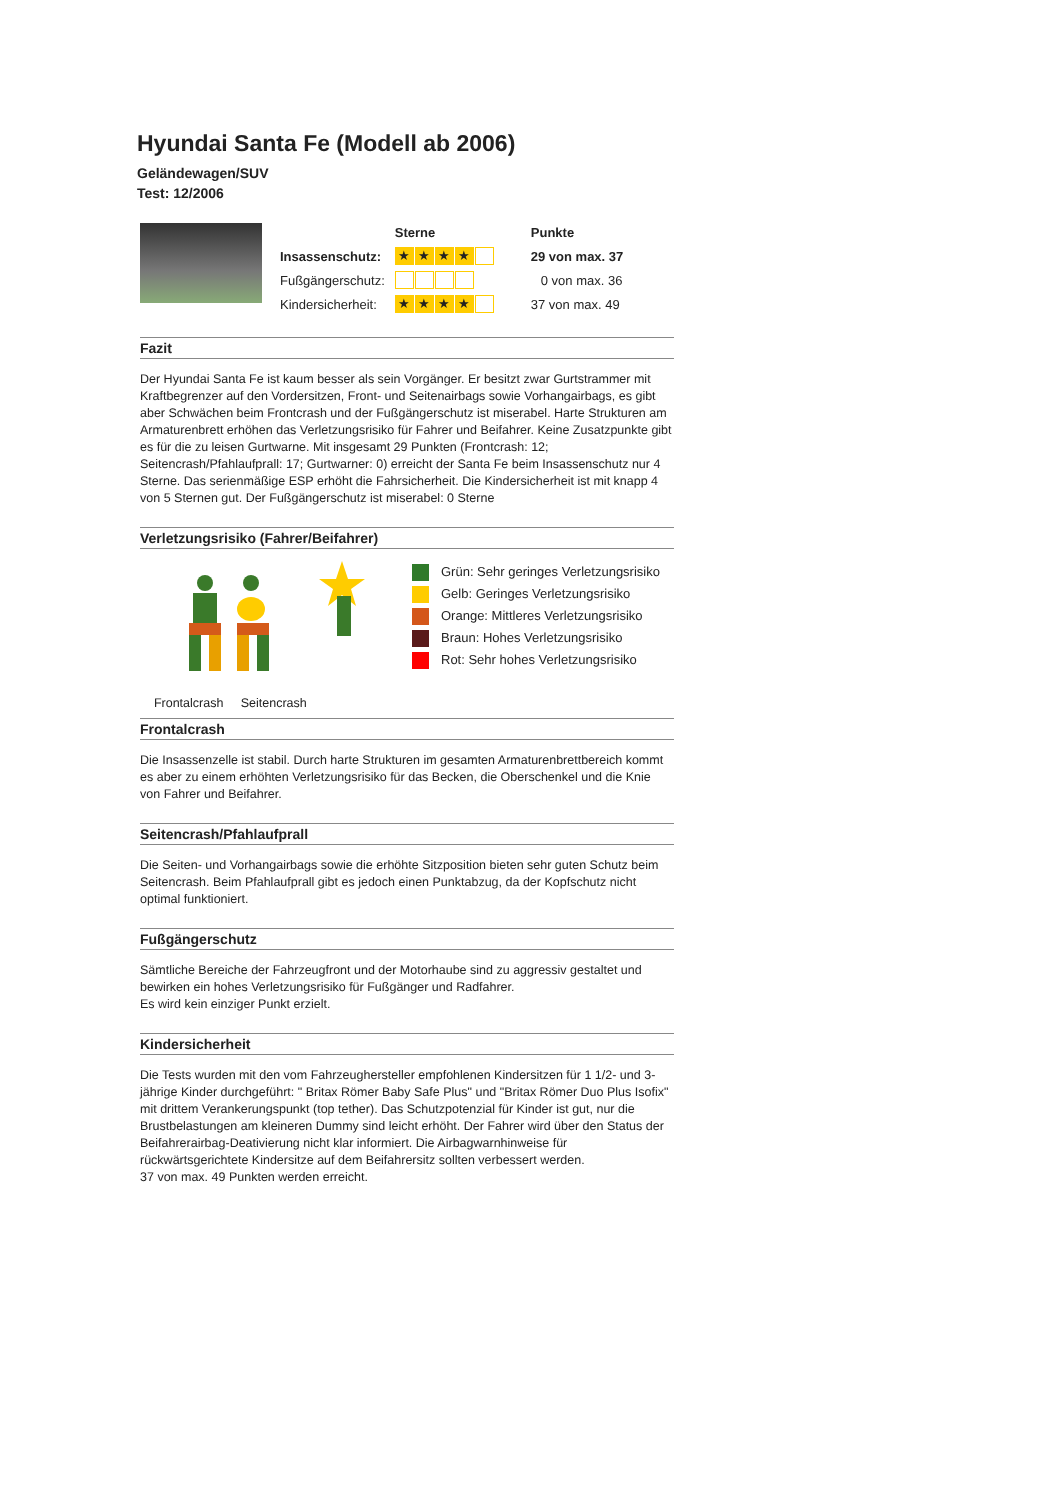Hyundai Santa Fe (Modell ab 2006)
Geländewagen/SUV
Test: 12/2006
| | Sterne | Punkte |
| Insassenschutz: | ★ ★ ★ ★ | 29 von max. 37 |
| Fußgängerschutz: | | 0 von max. 36 |
| Kindersicherheit: | ★ ★ ★ ★ | 37 von max. 49 |
Fazit
Der Hyundai Santa Fe ist kaum besser als sein Vorgänger. Er besitzt zwar Gurtstrammer mit Kraftbegrenzer auf den Vordersitzen, Front- und Seitenairbags sowie Vorhangairbags, es gibt aber Schwächen beim Frontcrash und der Fußgängerschutz ist miserabel. Harte Strukturen am Armaturenbrett erhöhen das Verletzungsrisiko für Fahrer und Beifahrer. Keine Zusatzpunkte gibt es für die zu leisen Gurtwarne. Mit insgesamt 29 Punkten (Frontcrash: 12; Seitencrash/Pfahlaufprall: 17; Gurtwarner: 0) erreicht der Santa Fe beim Insassenschutz nur 4 Sterne. Das serienmäßige ESP erhöht die Fahrsicherheit. Die Kindersicherheit ist mit knapp 4 von 5 Sternen gut. Der Fußgängerschutz ist miserabel: 0 Sterne
Verletzungsrisiko (Fahrer/Beifahrer)
Frontalcrash Seitencrash
Grün: Sehr geringes Verletzungsrisiko
Gelb: Geringes Verletzungsrisiko
Orange: Mittleres Verletzungsrisiko
Braun: Hohes Verletzungsrisiko
Rot: Sehr hohes Verletzungsrisiko
Frontalcrash
Die Insassenzelle ist stabil. Durch harte Strukturen im gesamten Armaturenbrettbereich kommt es aber zu einem erhöhten Verletzungsrisiko für das Becken, die Oberschenkel und die Knie von Fahrer und Beifahrer.
Seitencrash/Pfahlaufprall
Die Seiten- und Vorhangairbags sowie die erhöhte Sitzposition bieten sehr guten Schutz beim Seitencrash. Beim Pfahlaufprall gibt es jedoch einen Punktabzug, da der Kopfschutz nicht optimal funktioniert.
Fußgängerschutz
Sämtliche Bereiche der Fahrzeugfront und der Motorhaube sind zu aggressiv gestaltet und bewirken ein hohes Verletzungsrisiko für Fußgänger und Radfahrer.
Es wird kein einziger Punkt erzielt.
Kindersicherheit
Die Tests wurden mit den vom Fahrzeughersteller empfohlenen Kindersitzen für 1 1/2- und 3-jährige Kinder durchgeführt: " Britax Römer Baby Safe Plus" und "Britax Römer Duo Plus Isofix" mit drittem Verankerungspunkt (top tether). Das Schutzpotenzial für Kinder ist gut, nur die Brustbelastungen am kleineren Dummy sind leicht erhöht. Der Fahrer wird über den Status der Beifahrerairbag-Deativierung nicht klar informiert. Die Airbagwarnhinweise für rückwärtsgerichtete Kindersitze auf dem Beifahrersitz sollten verbessert werden.
37 von max. 49 Punkten werden erreicht.